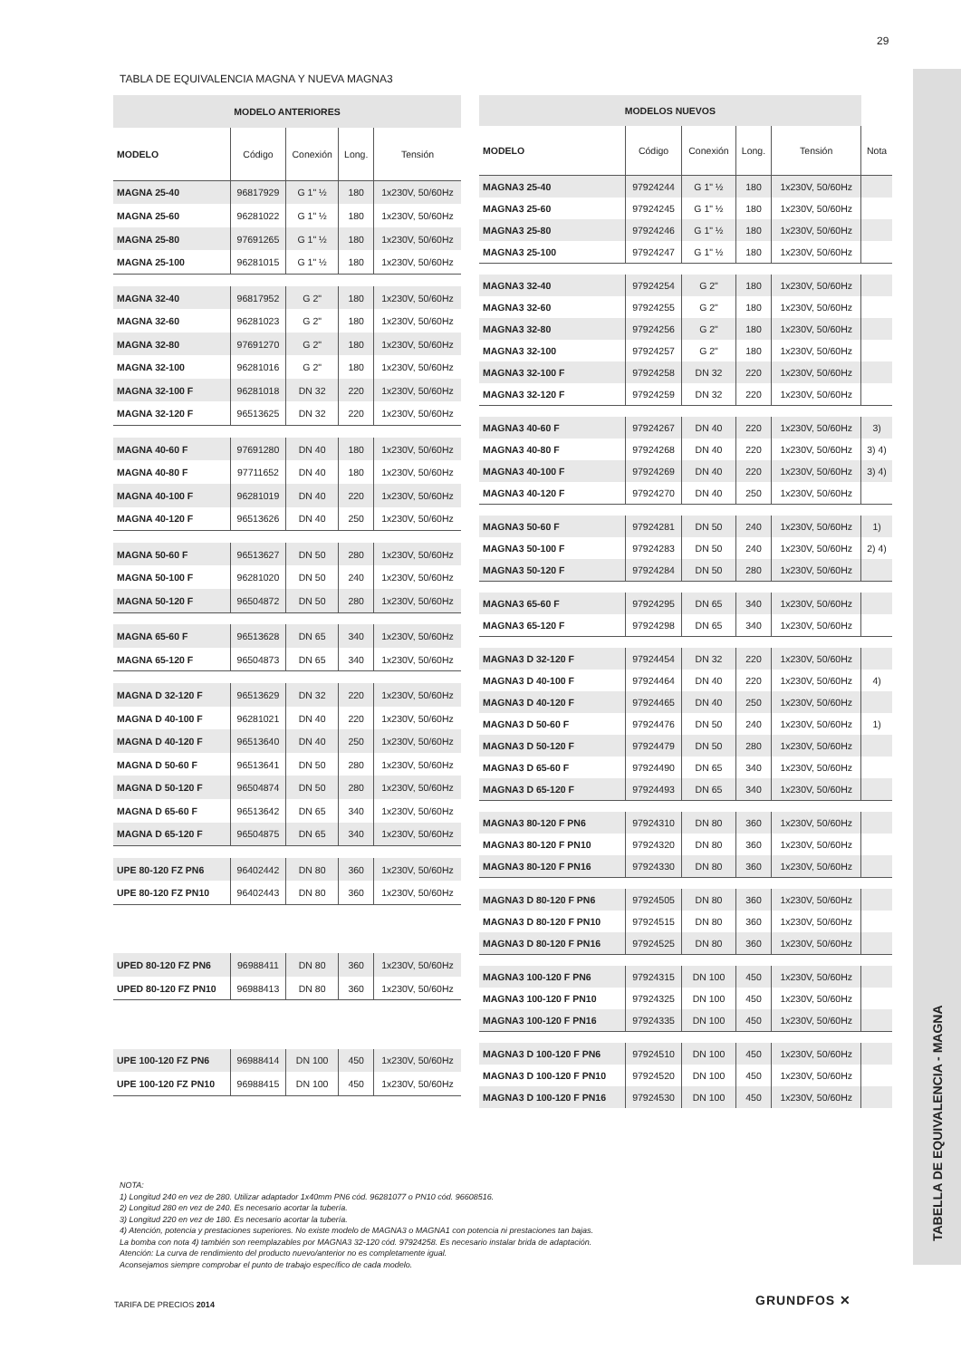29
TABELLA DE EQUIVALENCIA - MAGNA
TABLA DE EQUIVALENCIA MAGNA Y NUEVA MAGNA3
| MODELO ANTERIORES | | | | |
| --- | --- | --- | --- | --- |
| MODELO | Código | Conexión | Long. | Tensión |
| MAGNA 25-40 | 96817929 | G 1" ½ | 180 | 1x230V, 50/60Hz |
| MAGNA 25-60 | 96281022 | G 1" ½ | 180 | 1x230V, 50/60Hz |
| MAGNA 25-80 | 97691265 | G 1" ½ | 180 | 1x230V, 50/60Hz |
| MAGNA 25-100 | 96281015 | G 1" ½ | 180 | 1x230V, 50/60Hz |
| MAGNA 32-40 | 96817952 | G 2" | 180 | 1x230V, 50/60Hz |
| MAGNA 32-60 | 96281023 | G 2" | 180 | 1x230V, 50/60Hz |
| MAGNA 32-80 | 97691270 | G 2" | 180 | 1x230V, 50/60Hz |
| MAGNA 32-100 | 96281016 | G 2" | 180 | 1x230V, 50/60Hz |
| MAGNA 32-100 F | 96281018 | DN 32 | 220 | 1x230V, 50/60Hz |
| MAGNA 32-120 F | 96513625 | DN 32 | 220 | 1x230V, 50/60Hz |
| MAGNA 40-60 F | 97691280 | DN 40 | 180 | 1x230V, 50/60Hz |
| MAGNA 40-80 F | 97711652 | DN 40 | 180 | 1x230V, 50/60Hz |
| MAGNA 40-100 F | 96281019 | DN 40 | 220 | 1x230V, 50/60Hz |
| MAGNA 40-120 F | 96513626 | DN 40 | 250 | 1x230V, 50/60Hz |
| MAGNA 50-60 F | 96513627 | DN 50 | 280 | 1x230V, 50/60Hz |
| MAGNA 50-100 F | 96281020 | DN 50 | 240 | 1x230V, 50/60Hz |
| MAGNA 50-120 F | 96504872 | DN 50 | 280 | 1x230V, 50/60Hz |
| MAGNA 65-60 F | 96513628 | DN 65 | 340 | 1x230V, 50/60Hz |
| MAGNA 65-120 F | 96504873 | DN 65 | 340 | 1x230V, 50/60Hz |
| MAGNA D 32-120 F | 96513629 | DN 32 | 220 | 1x230V, 50/60Hz |
| MAGNA D 40-100 F | 96281021 | DN 40 | 220 | 1x230V, 50/60Hz |
| MAGNA D 40-120 F | 96513640 | DN 40 | 250 | 1x230V, 50/60Hz |
| MAGNA D 50-60 F | 96513641 | DN 50 | 280 | 1x230V, 50/60Hz |
| MAGNA D 50-120 F | 96504874 | DN 50 | 280 | 1x230V, 50/60Hz |
| MAGNA D 65-60 F | 96513642 | DN 65 | 340 | 1x230V, 50/60Hz |
| MAGNA D 65-120 F | 96504875 | DN 65 | 340 | 1x230V, 50/60Hz |
| UPE 80-120 FZ PN6 | 96402442 | DN 80 | 360 | 1x230V, 50/60Hz |
| UPE 80-120 FZ PN10 | 96402443 | DN 80 | 360 | 1x230V, 50/60Hz |
| UPED 80-120 FZ PN6 | 96988411 | DN 80 | 360 | 1x230V, 50/60Hz |
| UPED 80-120 FZ PN10 | 96988413 | DN 80 | 360 | 1x230V, 50/60Hz |
| UPE 100-120 FZ PN6 | 96988414 | DN 100 | 450 | 1x230V, 50/60Hz |
| UPE 100-120 FZ PN10 | 96988415 | DN 100 | 450 | 1x230V, 50/60Hz |
| MODELOS NUEVOS | | | | | |
| --- | --- | --- | --- | --- | --- |
| MODELO | Código | Conexión | Long. | Tensión | Nota |
| MAGNA3 25-40 | 97924244 | G 1" ½ | 180 | 1x230V, 50/60Hz | |
| MAGNA3 25-60 | 97924245 | G 1" ½ | 180 | 1x230V, 50/60Hz | |
| MAGNA3 25-80 | 97924246 | G 1" ½ | 180 | 1x230V, 50/60Hz | |
| MAGNA3 25-100 | 97924247 | G 1" ½ | 180 | 1x230V, 50/60Hz | |
| MAGNA3 32-40 | 97924254 | G 2" | 180 | 1x230V, 50/60Hz | |
| MAGNA3 32-60 | 97924255 | G 2" | 180 | 1x230V, 50/60Hz | |
| MAGNA3 32-80 | 97924256 | G 2" | 180 | 1x230V, 50/60Hz | |
| MAGNA3 32-100 | 97924257 | G 2" | 180 | 1x230V, 50/60Hz | |
| MAGNA3 32-100 F | 97924258 | DN 32 | 220 | 1x230V, 50/60Hz | |
| MAGNA3 32-120 F | 97924259 | DN 32 | 220 | 1x230V, 50/60Hz | |
| MAGNA3 40-60 F | 97924267 | DN 40 | 220 | 1x230V, 50/60Hz | 3) |
| MAGNA3 40-80 F | 97924268 | DN 40 | 220 | 1x230V, 50/60Hz | 3) 4) |
| MAGNA3 40-100 F | 97924269 | DN 40 | 220 | 1x230V, 50/60Hz | 3) 4) |
| MAGNA3 40-120 F | 97924270 | DN 40 | 250 | 1x230V, 50/60Hz | |
| MAGNA3 50-60 F | 97924281 | DN 50 | 240 | 1x230V, 50/60Hz | 1) |
| MAGNA3 50-100 F | 97924283 | DN 50 | 240 | 1x230V, 50/60Hz | 2) 4) |
| MAGNA3 50-120 F | 97924284 | DN 50 | 280 | 1x230V, 50/60Hz | |
| MAGNA3 65-60 F | 97924295 | DN 65 | 340 | 1x230V, 50/60Hz | |
| MAGNA3 65-120 F | 97924298 | DN 65 | 340 | 1x230V, 50/60Hz | |
| MAGNA3 D 32-120 F | 97924454 | DN 32 | 220 | 1x230V, 50/60Hz | |
| MAGNA3 D 40-100 F | 97924464 | DN 40 | 220 | 1x230V, 50/60Hz | 4) |
| MAGNA3 D 40-120 F | 97924465 | DN 40 | 250 | 1x230V, 50/60Hz | |
| MAGNA3 D 50-60 F | 97924476 | DN 50 | 240 | 1x230V, 50/60Hz | 1) |
| MAGNA3 D 50-120 F | 97924479 | DN 50 | 280 | 1x230V, 50/60Hz | |
| MAGNA3 D 65-60 F | 97924490 | DN 65 | 340 | 1x230V, 50/60Hz | |
| MAGNA3 D 65-120 F | 97924493 | DN 65 | 340 | 1x230V, 50/60Hz | |
| MAGNA3 80-120 F PN6 | 97924310 | DN 80 | 360 | 1x230V, 50/60Hz | |
| MAGNA3 80-120 F PN10 | 97924320 | DN 80 | 360 | 1x230V, 50/60Hz | |
| MAGNA3 80-120 F PN16 | 97924330 | DN 80 | 360 | 1x230V, 50/60Hz | |
| MAGNA3 D 80-120 F PN6 | 97924505 | DN 80 | 360 | 1x230V, 50/60Hz | |
| MAGNA3 D 80-120 F PN10 | 97924515 | DN 80 | 360 | 1x230V, 50/60Hz | |
| MAGNA3 D 80-120 F PN16 | 97924525 | DN 80 | 360 | 1x230V, 50/60Hz | |
| MAGNA3 100-120 F PN6 | 97924315 | DN 100 | 450 | 1x230V, 50/60Hz | |
| MAGNA3 100-120 F PN10 | 97924325 | DN 100 | 450 | 1x230V, 50/60Hz | |
| MAGNA3 100-120 F PN16 | 97924335 | DN 100 | 450 | 1x230V, 50/60Hz | |
| MAGNA3 D 100-120 F PN6 | 97924510 | DN 100 | 450 | 1x230V, 50/60Hz | |
| MAGNA3 D 100-120 F PN10 | 97924520 | DN 100 | 450 | 1x230V, 50/60Hz | |
| MAGNA3 D 100-120 F PN16 | 97924530 | DN 100 | 450 | 1x230V, 50/60Hz | |
NOTA:
1) Longitud 240 en vez de 280. Utilizar adaptador 1x40mm PN6 cód. 96281077 o PN10 cód. 96608516.
2) Longitud 280 en vez de 240. Es necesario acortar la tubería.
3) Longitud 220 en vez de 180. Es necesario acortar la tubería.
4) Atención, potencia y prestaciones superiores. No existe modelo de MAGNA3 o MAGNA1 con potencia ni prestaciones tan bajas.
La bomba con nota 4) también son reemplazables por MAGNA3 32-120 cód. 97924258. Es necesario instalar brida de adaptación.
Atención: La curva de rendimiento del producto nuevo/anterior no es completamente igual.
Aconsejamos siempre comprobar el punto de trabajo específico de cada modelo.
TARIFA DE PRECIOS 2014 GRUNDFOS ✕